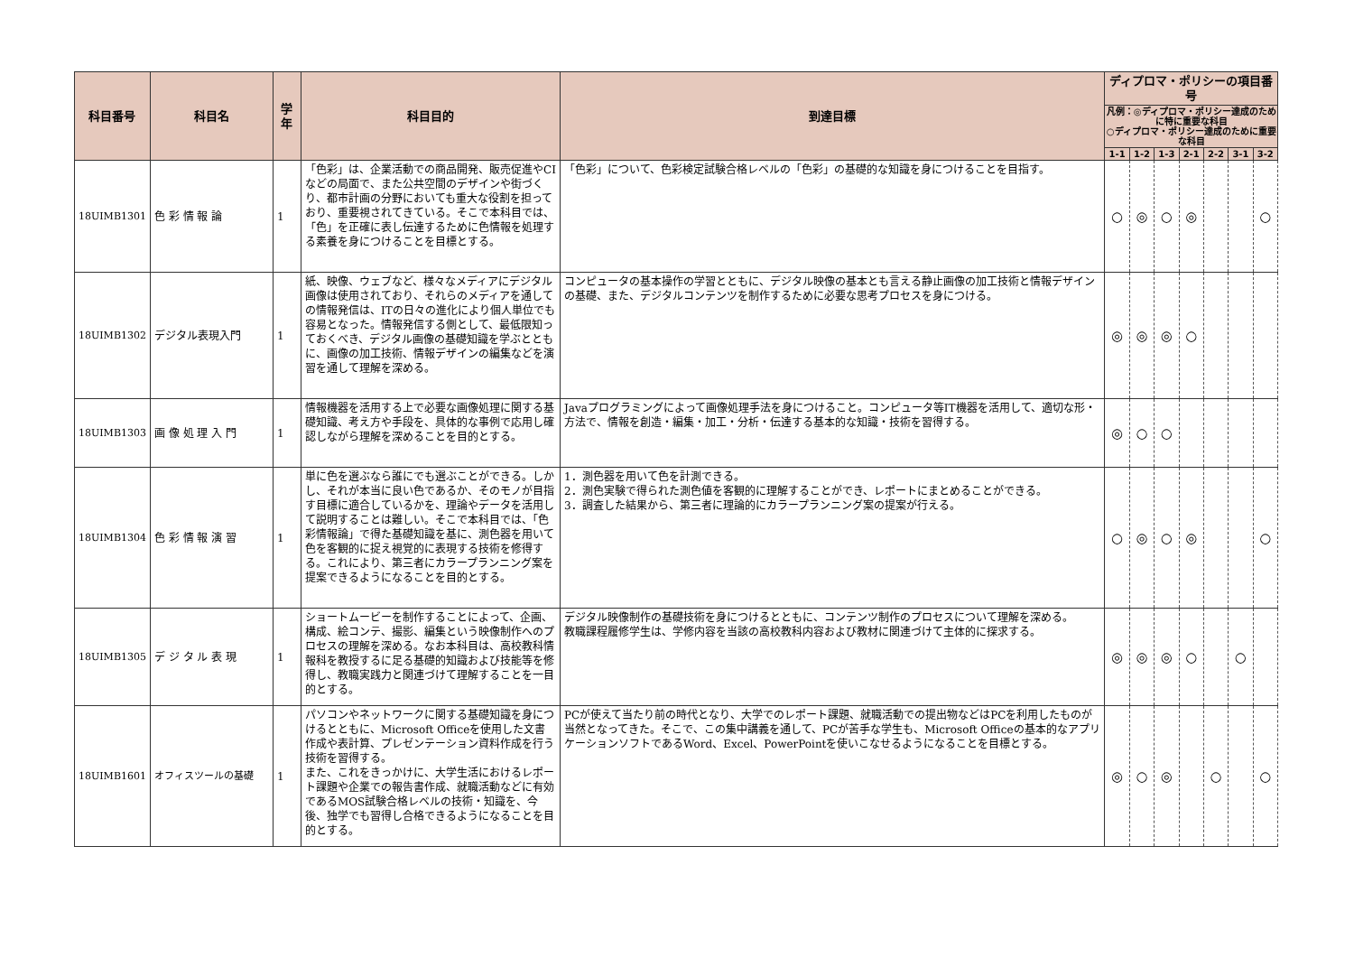| 科目番号 | 科目名 | 学年 | 科目目的 | 到達目標 | ディプロマ・ポリシーの項目番号 | | | | | | |
| --- | --- | --- | --- | --- | --- | --- | --- | --- | --- | --- | --- |
| | | | | | 凡例：◎ディプロマ・ポリシー達成のために特に重要な科目 ○ディプロマ・ポリシー達成のために重要な科目 | | | | | | |
| | | | | | 1-1 | 1-2 | 1-3 | 2-1 | 2-2 | 3-1 | 3-2 |
| 18UIMB1301 | 色 彩 情 報 論 | 1 | 「色彩」は、企業活動での商品開発、販売促進やCIなどの局面で、また公共空間のデザインや街づくり、都市計画の分野においても重大な役割を担っており、重要視されてきている。そこで本科目では、「色」を正確に表し伝達するために色情報を処理する素養を身につけることを目標とする。 | 「色彩」について、色彩検定試験合格レベルの「色彩」の基礎的な知識を身につけることを目指す。 | ○ | ◎ | ○ | ◎ | | | ○ |
| 18UIMB1302 | デジタル表現入門 | 1 | 紙、映像、ウェブなど、様々なメディアにデジタル画像は使用されており、それらのメディアを通しての情報発信は、ITの日々の進化により個人単位でも容易となった。情報発信する側として、最低限知っておくべき、デジタル画像の基礎知識を学ぶとともに、画像の加工技術、情報デザインの編集などを演習を通して理解を深める。 | コンピュータの基本操作の学習とともに、デジタル映像の基本とも言える静止画像の加工技術と情報デザインの基礎、また、デジタルコンテンツを制作するために必要な思考プロセスを身につける。 | ◎ | ◎ | ◎ | ○ | | | |
| 18UIMB1303 | 画 像 処 理 入 門 | 1 | 情報機器を活用する上で必要な画像処理に関する基礎知識、考え方や手段を、具体的な事例で応用し確認しながら理解を深めることを目的とする。 | Javaプログラミングによって画像処理手法を身につけること。コンピュータ等IT機器を活用して、適切な形・方法で、情報を創造・編集・加工・分析・伝達する基本的な知識・技術を習得する。 | ◎ | ○ | ○ | | | | |
| 18UIMB1304 | 色 彩 情 報 演 習 | 1 | 単に色を選ぶなら誰にでも選ぶことができる。しかし、それが本当に良い色であるか、そのモノが目指す目標に適合しているかを、理論やデータを活用して説明することは難しい。そこで本科目では、「色彩情報論」で得た基礎知識を基に、測色器を用いて色を客観的に捉え視覚的に表現する技術を修得する。これにより、第三者にカラープランニング案を提案できるようになることを目的とする。 | 1．測色器を用いて色を計測できる。 2．測色実験で得られた測色値を客観的に理解することができ、レポートにまとめることができる。 3．調査した結果から、第三者に理論的にカラープランニング案の提案が行える。 | ○ | ◎ | ○ | ◎ | | | ○ |
| 18UIMB1305 | デ ジ タ ル 表 現 | 1 | ショートムービーを制作することによって、企画、構成、絵コンテ、撮影、編集という映像制作へのプロセスの理解を深める。なお本科目は、高校教科情報科を教授するに足る基礎的知識および技能等を修得し、教職実践力と関連づけて理解することを一目的とする。 | デジタル映像制作の基礎技術を身につけるとともに、コンテンツ制作のプロセスについて理解を深める。 教職課程履修学生は、学修内容を当該の高校教科内容および教材に関連づけて主体的に探求する。 | ◎ | ◎ | ◎ | ○ | | ○ | |
| 18UIMB1601 | オフィスツールの基礎 | 1 | パソコンやネットワークに関する基礎知識を身につけるとともに、Microsoft Officeを使用した文書作成や表計算、プレゼンテーション資料作成を行う技術を習得する。 また、これをきっかけに、大学生活におけるレポート課題や企業での報告書作成、就職活動などに有効であるMOS試験合格レベルの技術・知識を、今後、独学でも習得し合格できるようになることを目的とする。 | PCが使えて当たり前の時代となり、大学でのレポート課題、就職活動での提出物などはPCを利用したものが当然となってきた。そこで、この集中講義を通して、PCが苦手な学生も、Microsoft Officeの基本的なアプリケーションソフトであるWord、Excel、PowerPointを使いこなせるようになることを目標とする。 | ◎ | ○ | ◎ | | ○ | | ○ |